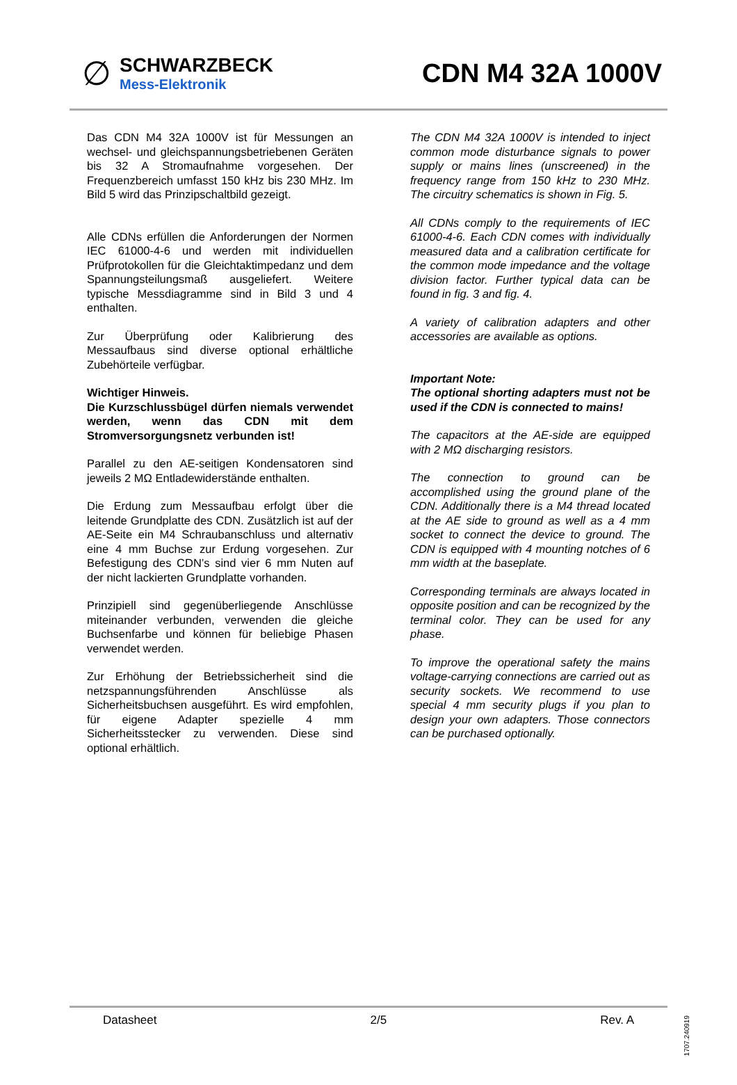∅
SCHWARZBECK
Mess-Elektronik
CDN M4 32A 1000V
Das CDN M4 32A 1000V ist für Messungen an wechsel- und gleichspannungsbetriebenen Geräten bis 32 A Stromaufnahme vorgesehen. Der Frequenzbereich umfasst 150 kHz bis 230 MHz. Im Bild 5 wird das Prinzipschaltbild gezeigt.
Alle CDNs erfüllen die Anforderungen der Normen IEC 61000-4-6 und werden mit individuellen Prüfprotokollen für die Gleichtaktimpedanz und dem Spannungsteilungsmaß ausgeliefert. Weitere typische Messdiagramme sind in Bild 3 und 4 enthalten.
Zur Überprüfung oder Kalibrierung des Messaufbaus sind diverse optional erhältliche Zubehörteile verfügbar.
Wichtiger Hinweis.
Die Kurzschlussbügel dürfen niemals verwendet werden, wenn das CDN mit dem Stromversorgungsnetz verbunden ist!
Parallel zu den AE-seitigen Kondensatoren sind jeweils 2 MΩ Entladewiderstände enthalten.
Die Erdung zum Messaufbau erfolgt über die leitende Grundplatte des CDN. Zusätzlich ist auf der AE-Seite ein M4 Schraubanschluss und alternativ eine 4 mm Buchse zur Erdung vorgesehen. Zur Befestigung des CDN’s sind vier 6 mm Nuten auf der nicht lackierten Grundplatte vorhanden.
Prinzipiell sind gegenüberliegende Anschlüsse miteinander verbunden, verwenden die gleiche Buchsenfarbe und können für beliebige Phasen verwendet werden.
Zur Erhöhung der Betriebssicherheit sind die netzspannungsführenden Anschlüsse als Sicherheitsbuchsen ausgeführt. Es wird empfohlen, für eigene Adapter spezielle 4 mm Sicherheitsstecker zu verwenden. Diese sind optional erhältlich.
The CDN M4 32A 1000V is intended to inject common mode disturbance signals to power supply or mains lines (unscreened) in the frequency range from 150 kHz to 230 MHz. The circuitry schematics is shown in Fig. 5.
All CDNs comply to the requirements of IEC 61000-4-6. Each CDN comes with individually measured data and a calibration certificate for the common mode impedance and the voltage division factor. Further typical data can be found in fig. 3 and fig. 4.
A variety of calibration adapters and other accessories are available as options.
Important Note:
The optional shorting adapters must not be used if the CDN is connected to mains!
The capacitors at the AE-side are equipped with 2 MΩ discharging resistors.
The connection to ground can be accomplished using the ground plane of the CDN. Additionally there is a M4 thread located at the AE side to ground as well as a 4 mm socket to connect the device to ground. The CDN is equipped with 4 mounting notches of 6 mm width at the baseplate.
Corresponding terminals are always located in opposite position and can be recognized by the terminal color. They can be used for any phase.
To improve the operational safety the mains voltage-carrying connections are carried out as security sockets. We recommend to use special 4 mm security plugs if you plan to design your own adapters. Those connectors can be purchased optionally.
Datasheet 2/5 Rev. A
1707.240919